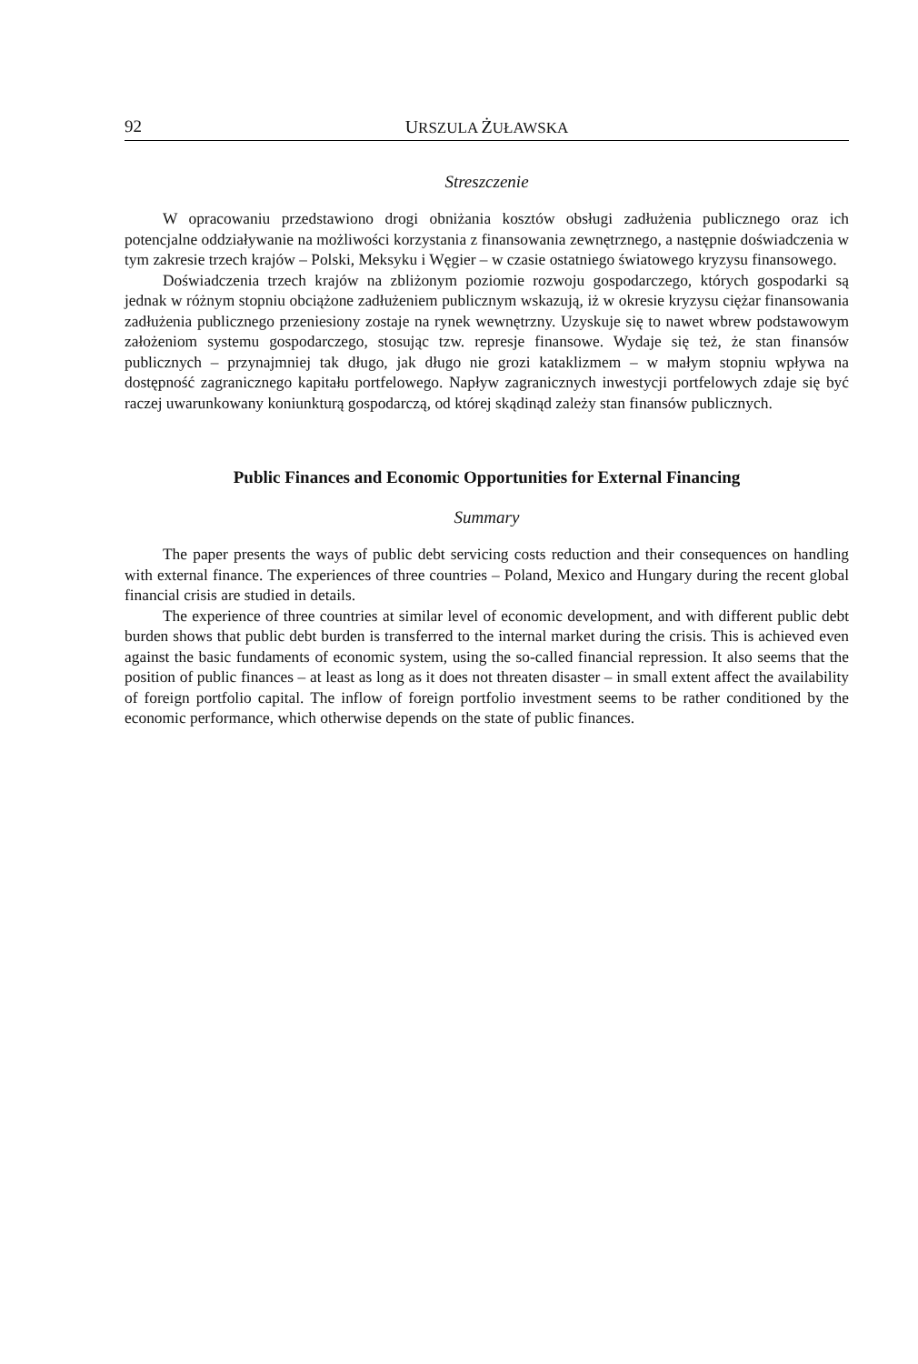92 URSZULA ŻUŁAWSKA
Streszczenie
W opracowaniu przedstawiono drogi obniżania kosztów obsługi zadłużenia publicznego oraz ich potencjalne oddziaływanie na możliwości korzystania z finansowania zewnętrznego, a następnie doświadczenia w tym zakresie trzech krajów – Polski, Meksyku i Węgier – w czasie ostatniego światowego kryzysu finansowego.
Doświadczenia trzech krajów na zbliżonym poziomie rozwoju gospodarczego, których gospodarki są jednak w różnym stopniu obciążone zadłużeniem publicznym wskazują, iż w okresie kryzysu ciężar finansowania zadłużenia publicznego przeniesiony zostaje na rynek wewnętrzny. Uzyskuje się to nawet wbrew podstawowym założeniom systemu gospodarczego, stosując tzw. represje finansowe. Wydaje się też, że stan finansów publicznych – przynajmniej tak długo, jak długo nie grozi kataklizmem – w małym stopniu wpływa na dostępność zagranicznego kapitału portfelowego. Napływ zagranicznych inwestycji portfelowych zdaje się być raczej uwarunkowany koniunkturą gospodarczą, od której skądinąd zależy stan finansów publicznych.
Public Finances and Economic Opportunities for External Financing
Summary
The paper presents the ways of public debt servicing costs reduction and their consequences on handling with external finance. The experiences of three countries – Poland, Mexico and Hungary during the recent global financial crisis are studied in details.
The experience of three countries at similar level of economic development, and with different public debt burden shows that public debt burden is transferred to the internal market during the crisis. This is achieved even against the basic fundaments of economic system, using the so-called financial repression. It also seems that the position of public finances – at least as long as it does not threaten disaster – in small extent affect the availability of foreign portfolio capital. The inflow of foreign portfolio investment seems to be rather conditioned by the economic performance, which otherwise depends on the state of public finances.